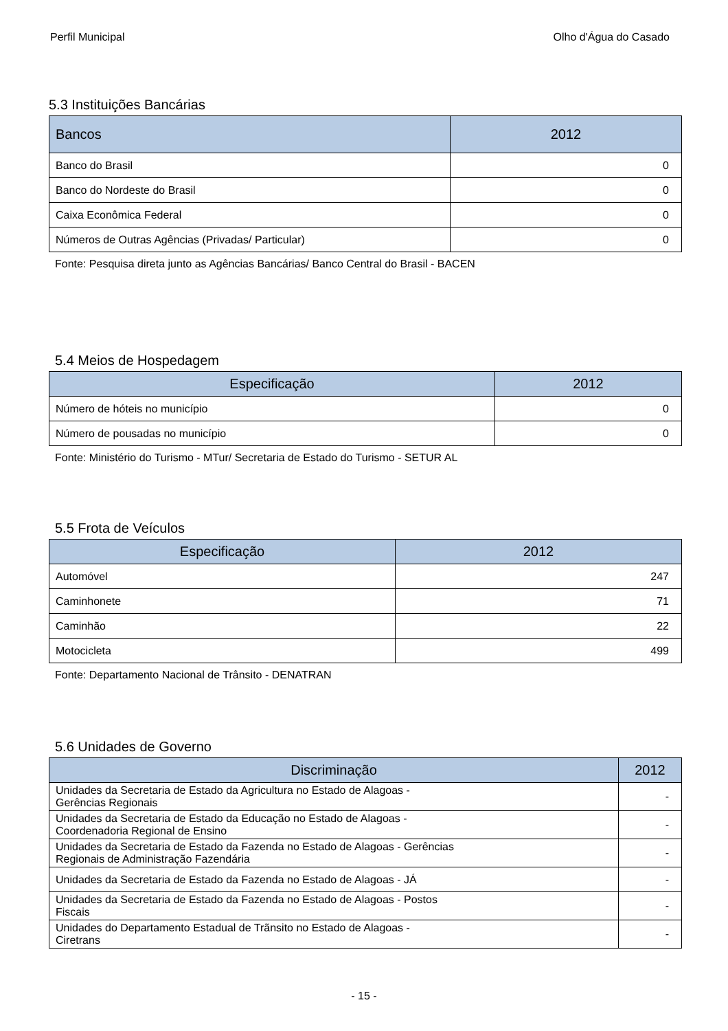Perfil Municipal Olho d'Água do Casado
5.3 Instituições Bancárias
| Bancos | 2012 |
| --- | --- |
| Banco do Brasil | 0 |
| Banco do Nordeste do Brasil | 0 |
| Caixa Econômica Federal | 0 |
| Números de Outras Agências (Privadas/ Particular) | 0 |
Fonte: Pesquisa direta junto as Agências Bancárias/ Banco Central do Brasil - BACEN
5.4 Meios de Hospedagem
| Especificação | 2012 |
| --- | --- |
| Número de hóteis no município | 0 |
| Número de pousadas no município | 0 |
Fonte: Ministério do Turismo - MTur/ Secretaria de Estado do Turismo - SETUR AL
5.5 Frota de Veículos
| Especificação | 2012 |
| --- | --- |
| Automóvel | 247 |
| Caminhonete | 71 |
| Caminhão | 22 |
| Motocicleta | 499 |
Fonte: Departamento Nacional de Trânsito - DENATRAN
5.6 Unidades de Governo
| Discriminação | 2012 |
| --- | --- |
| Unidades da Secretaria de Estado da Agricultura no Estado de Alagoas - Gerências Regionais | - |
| Unidades da Secretaria de Estado da Educação no Estado de Alagoas - Coordenadoria Regional de Ensino | - |
| Unidades da Secretaria de Estado da Fazenda no Estado de Alagoas - Gerências Regionais de Administração Fazendária | - |
| Unidades da Secretaria de Estado da Fazenda no Estado de Alagoas - JÁ | - |
| Unidades da Secretaria de Estado da Fazenda no Estado de Alagoas - Postos Fiscais | - |
| Unidades do Departamento Estadual de Trãnsito no Estado de Alagoas - Ciretrans | - |
- 15 -